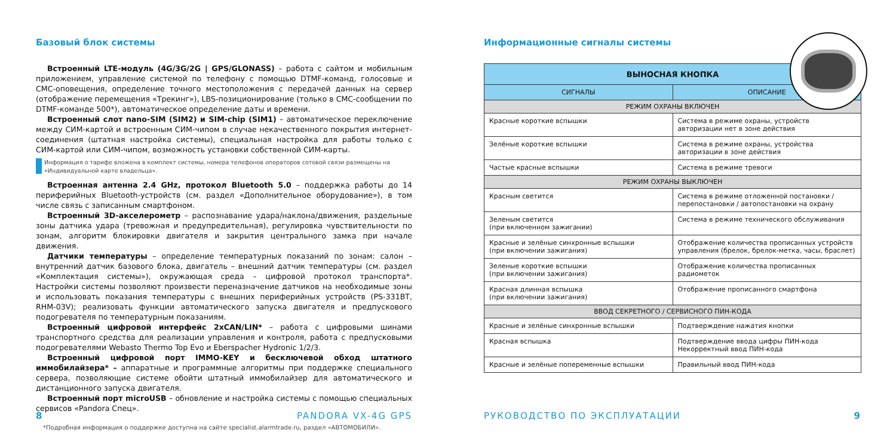Базовый блок системы
Встроенный LTE-модуль (4G/3G/2G | GPS/GLONASS) – работа с сайтом и мобильным приложением, управление системой по телефону с помощью DTMF-команд, голосовые и СМС-оповещения, определение точного местоположения с передачей данных на сервер (отображение перемещения «Трекинг»), LBS-позиционирование (только в СМС-сообщении по DTMF-команде 500*), автоматическое определение даты и времени.
Встроенный слот nano-SIM (SIM2) и SIM-chip (SIM1) – автоматическое переключение между СИМ-картой и встроенным СИМ-чипом в случае некачественного покрытия интернет-соединения (штатная настройка системы), специальная настройка для работы только с СИМ-картой или СИМ-чипом, возможность установки собственной СИМ-карты.
Информация о тарифе вложена в комплект системы, номера телефонов операторов сотовой связи размещены на «Индивидуальной карте владельца».
Встроенная антенна 2.4 GHz, протокол Bluetooth 5.0 – поддержка работы до 14 периферийных Bluetooth-устройств (см. раздел «Дополнительное оборудование»), в том числе связь с записанным смартфоном.
Встроенный 3D-акселерометр – распознавание удара/наклона/движения, раздельные зоны датчика удара (тревожная и предупредительная), регулировка чувствительности по зонам, алгоритм блокировки двигателя и закрытия центрального замка при начале движения.
Датчики температуры – определение температурных показаний по зонам: салон – внутренний датчик базового блока, двигатель – внешний датчик температуры (см. раздел «Комплектация системы»), окружающая среда – цифровой протокол транспорта*. Настройки системы позволяют произвести переназначение датчиков на необходимые зоны и использовать показания температуры с внешних периферийных устройств (PS-331BT, RHM-03V); реализовать функции автоматического запуска двигателя и предпускового подогревателя по температурным показаниям.
Встроенный цифровой интерфейс 2xCAN/LIN* – работа с цифровыми шинами транспортного средства для реализации управления и контроля, работа с предпусковыми подогревателями Webasto Thermo Top Evo и Eberspacher Hydronic 1/2/3.
Встроенный цифровой порт IMMO-KEY и бесключевой обход штатного иммобилайзера* – аппаратные и программные алгоритмы при поддержке специального сервера, позволяющие системе обойти штатный иммобилайзер для автоматического и дистанционного запуска двигателя.
Встроенный порт microUSB – обновление и настройка системы с помощью специальных сервисов «Pandora Спец».
*Подробная информация о поддержке доступна на сайте specialist.alarmtrade.ru, раздел «АВТОМОБИЛИ».
8 PANDORA VX-4G GPS
Информационные сигналы системы
| ВЫНОСНАЯ КНОПКА | |
| --- | --- |
| СИГНАЛЫ | ОПИСАНИЕ |
| РЕЖИМ ОХРАНЫ ВКЛЮЧЕН | |
| Красные короткие вспышки | Система в режиме охраны, устройств авторизации нет в зоне действия |
| Зелёные короткие вспышки | Система в режиме охраны, устройства авторизации в зоне действия |
| Частые красные вспышки | Система в режиме тревоги |
| РЕЖИМ ОХРАНЫ ВЫКЛЮЧЕН | |
| Красным светится | Система в режиме отложенной постановки / перепостановки / автопостановки на охрану |
| Зеленым светится (при включенном зажигании) | Система в режиме технического обслуживания |
| Красные и зелёные синхронные вспышки (при включении зажигания) | Отображение количества прописанных устройств управления (брелок, брелок-метка, часы, браслет) |
| Зеленые короткие вспышки (при включении зажигания) | Отображение количества прописанных радиометок |
| Красная длинная вспышка (при включении зажигания) | Отображение прописанного смартфона |
| ВВОД СЕКРЕТНОГО / СЕРВИСНОГО ПИН-КОДА | |
| Красные и зелёные синхронные вспышки | Подтверждение нажатия кнопки |
| Красная вспышка | Подтверждение ввода цифры ПИН-кода Некорректный ввод ПИН-кода |
| Красные и зелёные попеременные вспышки | Правильный ввод ПИН-кода |
РУКОВОДСТВО ПО ЭКСПЛУАТАЦИИ 9